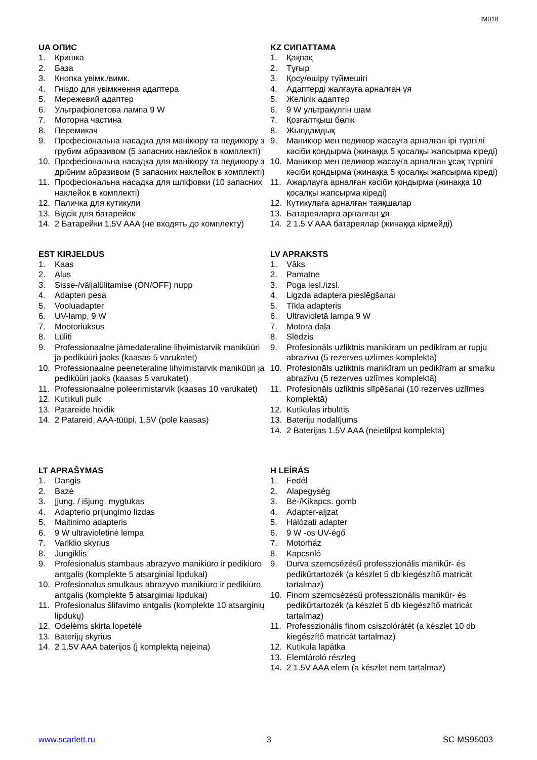IM018
UA ОПИС
1. Кришка
2. База
3. Кнопка увімк./вимк.
4. Гніздо для увімкнення адаптера
5. Мережевий адаптер
6. Ультрафіолетова лампа 9 W
7. Моторна частина
8. Перемикач
9. Професіональна насадка для манікюру та педикюру з грубим абразивом (5 запасних наклейок в комплекті)
10. Професіональна насадка для манікюру та педикюру з дрібним абразивом (5 запасних наклейок в комплекті)
11. Професіональна насадка для шліфовки (10 запасних наклейок в комплекті)
12. Паличка для кутикули
13. Відсік для батарейок
14. 2 Батарейки 1.5V AAA (не входять до комплекту)
KZ СИПАТТАМА
1. Қақпақ
2. Тұғыр
3. Қосу/өшіру түймешігі
4. Адаптерді жалғауға арналған ұя
5. Желілік адаптер
6. 9 W ультракүлгін шам
7. Қозғалтқыш бөлік
8. Жылдамдық
9. Маникюр мен педикюр жасауға арналған ірі түрпілі кәсіби қондырма (жинаққа 5 қосалқы жапсырма кіреді)
10. Маникюр мен педикюр жасауға арналған ұсақ түрпілі кәсіби қондырма (жинаққа 5 қосалқы жапсырма кіреді)
11. Ажарлауға арналған кәсіби қондырма (жинаққа 10 қосалқы жапсырма кіреді)
12. Кутикулаға арналған таяқшалар
13. Батареяларға арналған ұя
14. 2 1.5 V AAA батареялар (жинаққа кірмейді)
EST KIRJELDUS
1. Kaas
2. Alus
3. Sisse-/väljalülitamise (ON/OFF) nupp
4. Adapteri pesa
5. Vooluadapter
6. UV-lamp, 9 W
7. Mootoriüksus
8. Lüliti
9. Professionaalne jämedateraline lihvimistarvik maniküüri ja pediküüri jaoks (kaasas 5 varukatet)
10. Professionaalne peeneteraline lihvimistarvik maniküüri ja pediküüri jaoks (kaasas 5 varukatet)
11. Professionaalne poleerimistarvik (kaasas 10 varukatet)
12. Kutiikuli pulk
13. Patareide hoidik
14. 2 Patareid, AAA-tüüpi, 1.5V (pole kaasas)
LV APRAKSTS
1. Vāks
2. Pamatne
3. Poga iesl./izsl.
4. Ligzda adaptera pieslēgšanai
5. Tīkla adapteris
6. Ultravioletā lampa 9 W
7. Motora daļa
8. Slēdzis
9. Profesionāls uzliktnis manikīram un pedikīram ar rupju abrazīvu (5 rezerves uzlīmes komplektā)
10. Profesionāls uzliktnis manikīram un pedikīram ar smalku abrazīvu (5 rezerves uzlīmes komplektā)
11. Profesionāls uzliktnis slīpēšanai (10 rezerves uzlīmes komplektā)
12. Kutikulas irbulītis
13. Bateriju nodalījums
14. 2 Baterijas 1.5V AAA (neietilpst komplektā)
LT APRAŠYMAS
1. Dangis
2. Bazė
3. Įjung. / išjung. mygtukas
4. Adapterio prijungimo lizdas
5. Maitinimo adapteris
6. 9 W ultravioletinė lempa
7. Variklio skyrius
8. Jungiklis
9. Profesionalus stambaus abrazyvo manikiūro ir pedikiūro antgalis (komplekte 5 atsarginiai lipdukai)
10. Profesionalus smulkaus abrazyvo manikiūro ir pedikiūro antgalis (komplekte 5 atsarginiai lipdukai)
11. Profesionalus šlifavimo antgalis (komplekte 10 atsarginių lipdukų)
12. Odelėms skirta lopetėlė
13. Baterijų skyrius
14. 2 1.5V AAA baterijos (į komplektą neįeina)
H LEÍRÁS
1. Fedél
2. Alapegység
3. Be-/Kikapcs. gomb
4. Adapter-aljzat
5. Hálózati adapter
6. 9 W -os UV-égő
7. Motorház
8. Kapcsoló
9. Durva szemcsézésű professzionális manikűr- és pedikűrtartozék (a készlet 5 db kiegészítő matricát tartalmaz)
10. Finom szemcsézésű professzionális manikűr- és pedikűrtartozék (a készlet 5 db kiegészítő matricát tartalmaz)
11. Professzionális finom csiszolórátét (a készlet 10 db kiegészítő matricát tartalmaz)
12. Kutikula lapátka
13. Elemtároló részleg
14. 2 1.5V AAA elem (a készlet nem tartalmaz)
www.scarlett.ru 3 SC-MS95003